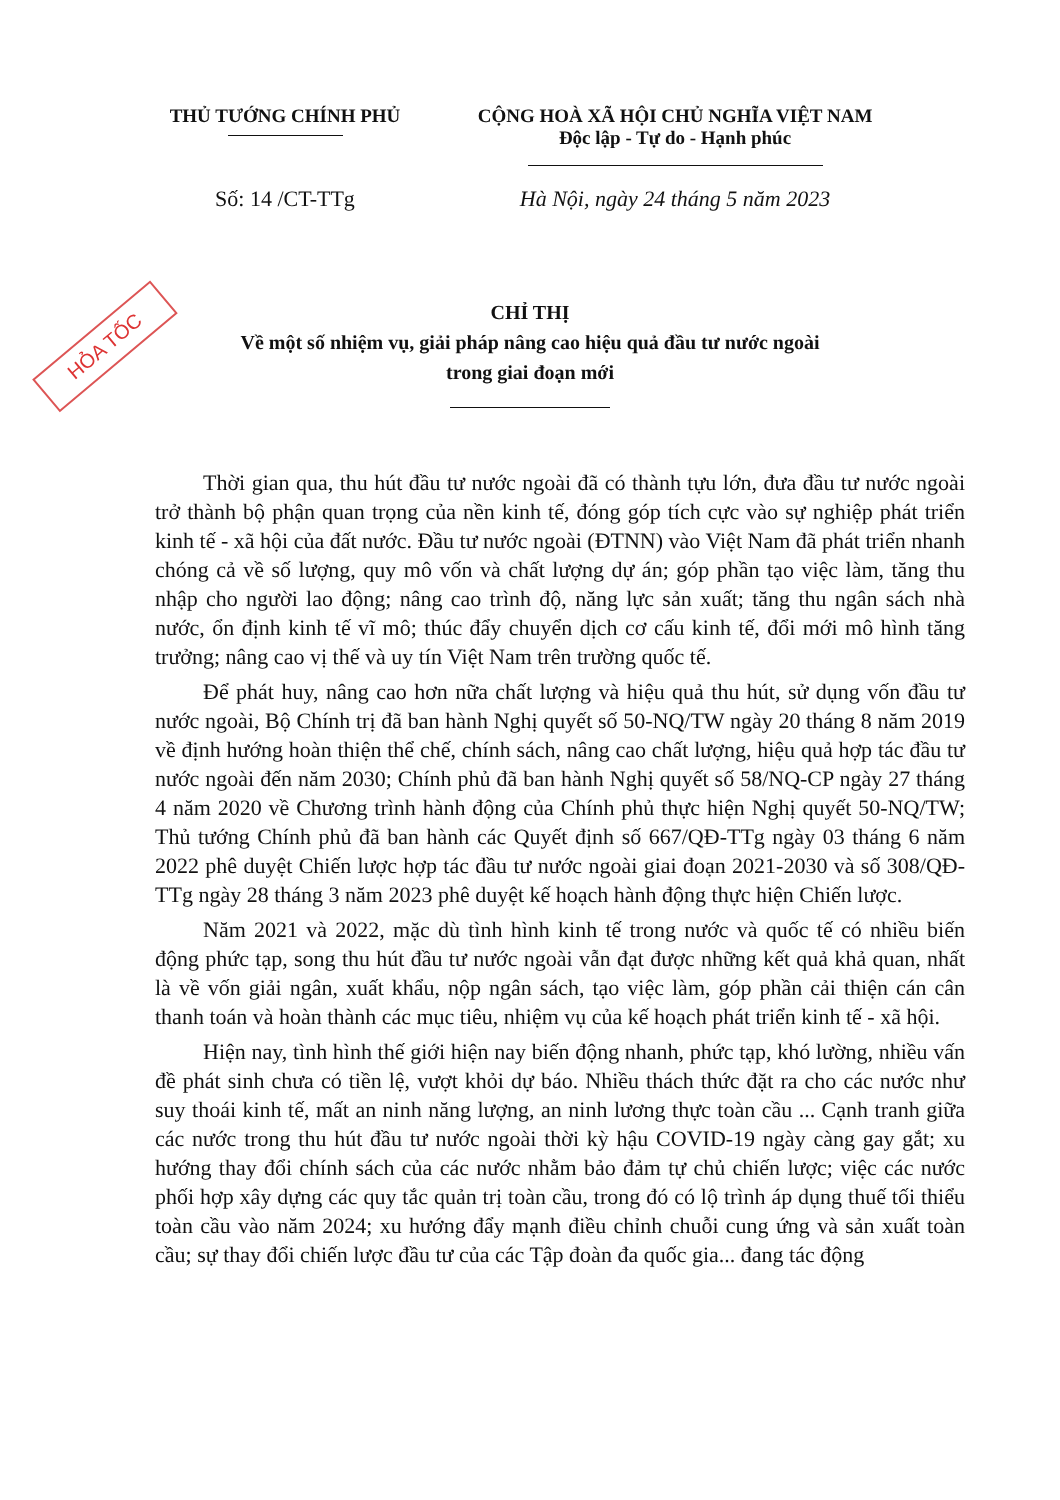HỎA TỐC
THỦ TƯỚNG CHÍNH PHỦ CỘNG HOÀ XÃ HỘI CHỦ NGHĨA VIỆT NAM
Độc lập - Tự do - Hạnh phúc
Số: 14 /CT-TTg Hà Nội, ngày 24 tháng 5 năm 2023
CHỈ THỊ
Về một số nhiệm vụ, giải pháp nâng cao hiệu quả đầu tư nước ngoài
trong giai đoạn mới
Thời gian qua, thu hút đầu tư nước ngoài đã có thành tựu lớn, đưa đầu tư nước ngoài trở thành bộ phận quan trọng của nền kinh tế, đóng góp tích cực vào sự nghiệp phát triển kinh tế - xã hội của đất nước. Đầu tư nước ngoài (ĐTNN) vào Việt Nam đã phát triển nhanh chóng cả về số lượng, quy mô vốn và chất lượng dự án; góp phần tạo việc làm, tăng thu nhập cho người lao động; nâng cao trình độ, năng lực sản xuất; tăng thu ngân sách nhà nước, ổn định kinh tế vĩ mô; thúc đẩy chuyển dịch cơ cấu kinh tế, đổi mới mô hình tăng trưởng; nâng cao vị thế và uy tín Việt Nam trên trường quốc tế.
Để phát huy, nâng cao hơn nữa chất lượng và hiệu quả thu hút, sử dụng vốn đầu tư nước ngoài, Bộ Chính trị đã ban hành Nghị quyết số 50-NQ/TW ngày 20 tháng 8 năm 2019 về định hướng hoàn thiện thể chế, chính sách, nâng cao chất lượng, hiệu quả hợp tác đầu tư nước ngoài đến năm 2030; Chính phủ đã ban hành Nghị quyết số 58/NQ-CP ngày 27 tháng 4 năm 2020 về Chương trình hành động của Chính phủ thực hiện Nghị quyết 50-NQ/TW; Thủ tướng Chính phủ đã ban hành các Quyết định số 667/QĐ-TTg ngày 03 tháng 6 năm 2022 phê duyệt Chiến lược hợp tác đầu tư nước ngoài giai đoạn 2021-2030 và số 308/QĐ-TTg ngày 28 tháng 3 năm 2023 phê duyệt kế hoạch hành động thực hiện Chiến lược.
Năm 2021 và 2022, mặc dù tình hình kinh tế trong nước và quốc tế có nhiều biến động phức tạp, song thu hút đầu tư nước ngoài vẫn đạt được những kết quả khả quan, nhất là về vốn giải ngân, xuất khẩu, nộp ngân sách, tạo việc làm, góp phần cải thiện cán cân thanh toán và hoàn thành các mục tiêu, nhiệm vụ của kế hoạch phát triển kinh tế - xã hội.
Hiện nay, tình hình thế giới hiện nay biến động nhanh, phức tạp, khó lường, nhiều vấn đề phát sinh chưa có tiền lệ, vượt khỏi dự báo. Nhiều thách thức đặt ra cho các nước như suy thoái kinh tế, mất an ninh năng lượng, an ninh lương thực toàn cầu ... Cạnh tranh giữa các nước trong thu hút đầu tư nước ngoài thời kỳ hậu COVID-19 ngày càng gay gắt; xu hướng thay đổi chính sách của các nước nhằm bảo đảm tự chủ chiến lược; việc các nước phối hợp xây dựng các quy tắc quản trị toàn cầu, trong đó có lộ trình áp dụng thuế tối thiểu toàn cầu vào năm 2024; xu hướng đẩy mạnh điều chỉnh chuỗi cung ứng và sản xuất toàn cầu; sự thay đổi chiến lược đầu tư của các Tập đoàn đa quốc gia... đang tác động